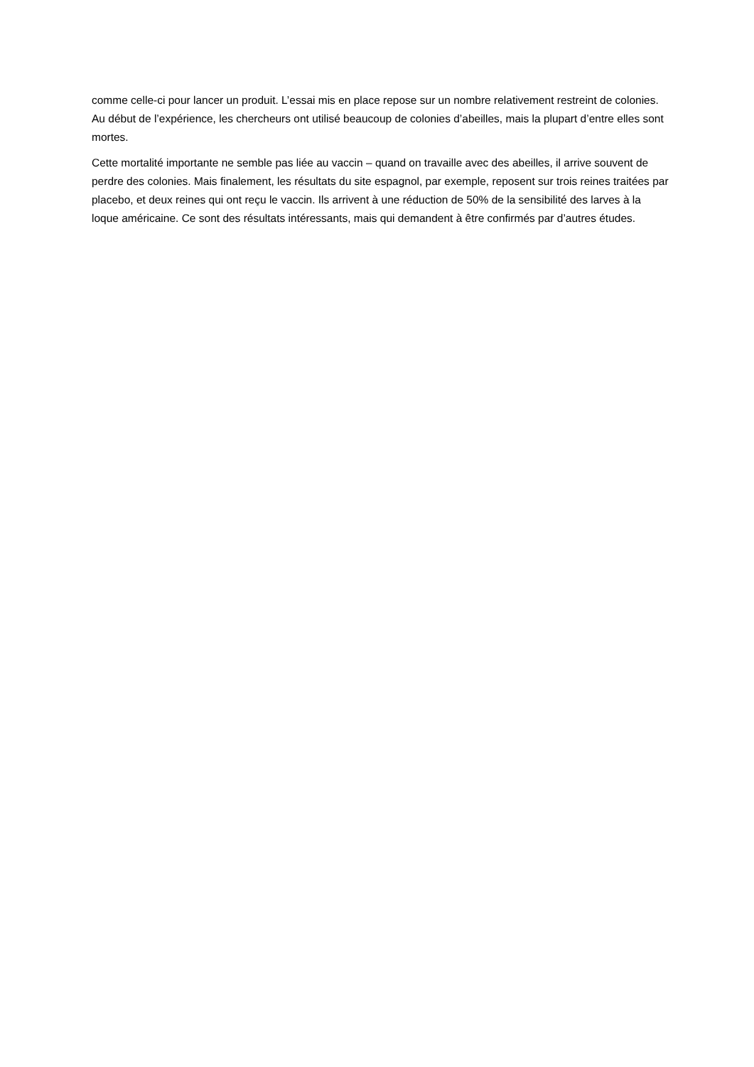comme celle-ci pour lancer un produit. L’essai mis en place repose sur un nombre relativement restreint de colonies. Au début de l’expérience, les chercheurs ont utilisé beaucoup de colonies d’abeilles, mais la plupart d’entre elles sont mortes.
Cette mortalité importante ne semble pas liée au vaccin – quand on travaille avec des abeilles, il arrive souvent de perdre des colonies. Mais finalement, les résultats du site espagnol, par exemple, reposent sur trois reines traitées par placebo, et deux reines qui ont reçu le vaccin. Ils arrivent à une réduction de 50% de la sensibilité des larves à la loque américaine. Ce sont des résultats intéressants, mais qui demandent à être confirmés par d’autres études.